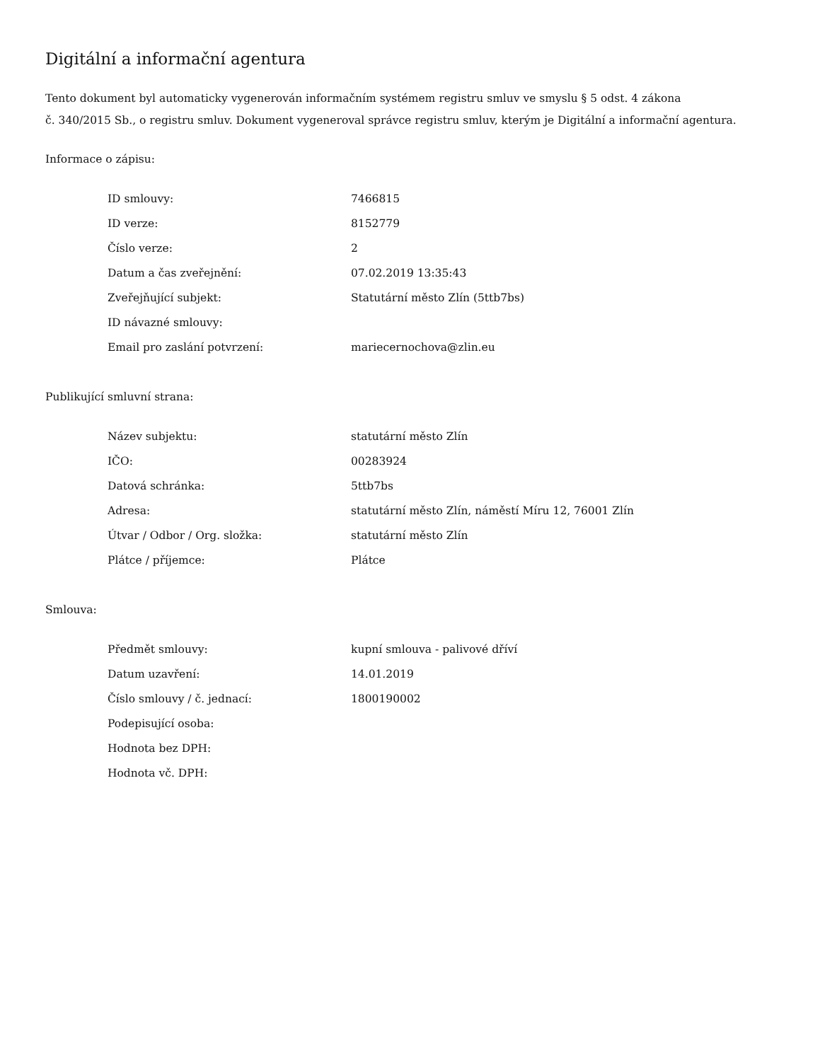Digitální a informační agentura
Tento dokument byl automaticky vygenerován informačním systémem registru smluv ve smyslu § 5 odst. 4 zákona
č. 340/2015 Sb., o registru smluv. Dokument vygeneroval správce registru smluv, kterým je Digitální a informační agentura.
Informace o zápisu:
| ID smlouvy: | 7466815 |
| ID verze: | 8152779 |
| Číslo verze: | 2 |
| Datum a čas zveřejnění: | 07.02.2019 13:35:43 |
| Zveřejňující subjekt: | Statutární město Zlín (5ttb7bs) |
| ID návazné smlouvy: | |
| Email pro zaslání potvrzení: | mariecernochova@zlin.eu |
Publikující smluvní strana:
| Název subjektu: | statutární město Zlín |
| IČO: | 00283924 |
| Datová schránka: | 5ttb7bs |
| Adresa: | statutární město Zlín, náměstí Míru 12, 76001 Zlín |
| Útvar / Odbor / Org. složka: | statutární město Zlín |
| Plátce / příjemce: | Plátce |
Smlouva:
| Předmět smlouvy: | kupní smlouva - palivové dříví |
| Datum uzavření: | 14.01.2019 |
| Číslo smlouvy / č. jednací: | 1800190002 |
| Podepisující osoba: | |
| Hodnota bez DPH: | |
| Hodnota vč. DPH: | |